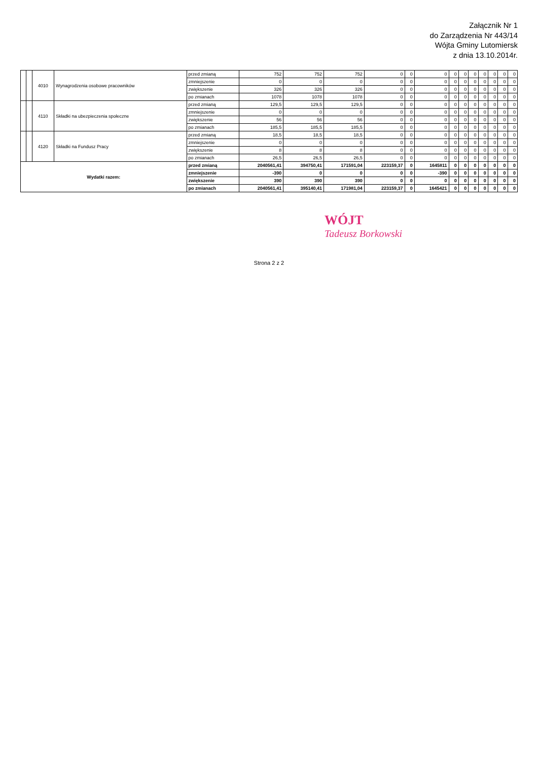Załącznik Nr 1
do Zarządzenia Nr 443/14
Wójta Gminy Lutomiersk
z dnia 13.10.2014r.
| | | 4010 | Wynagrodzenia osobowe pracowników | przed zmianą | 752 | 752 | 752 | 0 | 0 | 0 | 0 | 0 | 0 | 0 | 0 | 0 | 0 |
| | | | | zmniejszenie | 0 | 0 | 0 | 0 | 0 | 0 | 0 | 0 | 0 | 0 | 0 | 0 | 0 |
| | | | | zwiększenie | 326 | 326 | 326 | 0 | 0 | 0 | 0 | 0 | 0 | 0 | 0 | 0 | 0 |
| | | | | po zmianach | 1078 | 1078 | 1078 | 0 | 0 | 0 | 0 | 0 | 0 | 0 | 0 | 0 | 0 |
| | | 4110 | Składki na ubezpieczenia społeczne | przed zmianą | 129,5 | 129,5 | 129,5 | 0 | 0 | 0 | 0 | 0 | 0 | 0 | 0 | 0 | 0 |
| | | | | zmniejszenie | 0 | 0 | 0 | 0 | 0 | 0 | 0 | 0 | 0 | 0 | 0 | 0 | 0 |
| | | | | zwiększenie | 56 | 56 | 56 | 0 | 0 | 0 | 0 | 0 | 0 | 0 | 0 | 0 | 0 |
| | | | | po zmianach | 185,5 | 185,5 | 185,5 | 0 | 0 | 0 | 0 | 0 | 0 | 0 | 0 | 0 | 0 |
| | | 4120 | Składki na Fundusz Pracy | przed zmianą | 18,5 | 18,5 | 18,5 | 0 | 0 | 0 | 0 | 0 | 0 | 0 | 0 | 0 | 0 |
| | | | | zmniejszenie | 0 | 0 | 0 | 0 | 0 | 0 | 0 | 0 | 0 | 0 | 0 | 0 | 0 |
| | | | | zwiększenie | 8 | 8 | 8 | 0 | 0 | 0 | 0 | 0 | 0 | 0 | 0 | 0 | 0 |
| | | | | po zmianach | 26,5 | 26,5 | 26,5 | 0 | 0 | 0 | 0 | 0 | 0 | 0 | 0 | 0 | 0 |
| Wydatki razem: | | | | przed zmianą | 2040561,41 | 394750,41 | 171591,04 | 223159,37 | 0 | 1645811 | 0 | 0 | 0 | 0 | 0 | 0 | 0 |
| | | | | zmniejszenie | -390 | 0 | 0 | 0 | 0 | -390 | 0 | 0 | 0 | 0 | 0 | 0 | 0 |
| | | | | zwiększenie | 390 | 390 | 390 | 0 | 0 | 0 | 0 | 0 | 0 | 0 | 0 | 0 | 0 |
| | | | | po zmianach | 2040561,41 | 395140,41 | 171981,04 | 223159,37 | 0 | 1645421 | 0 | 0 | 0 | 0 | 0 | 0 | 0 |
WÓJT
Tadeusz Borkowski
Strona 2 z 2